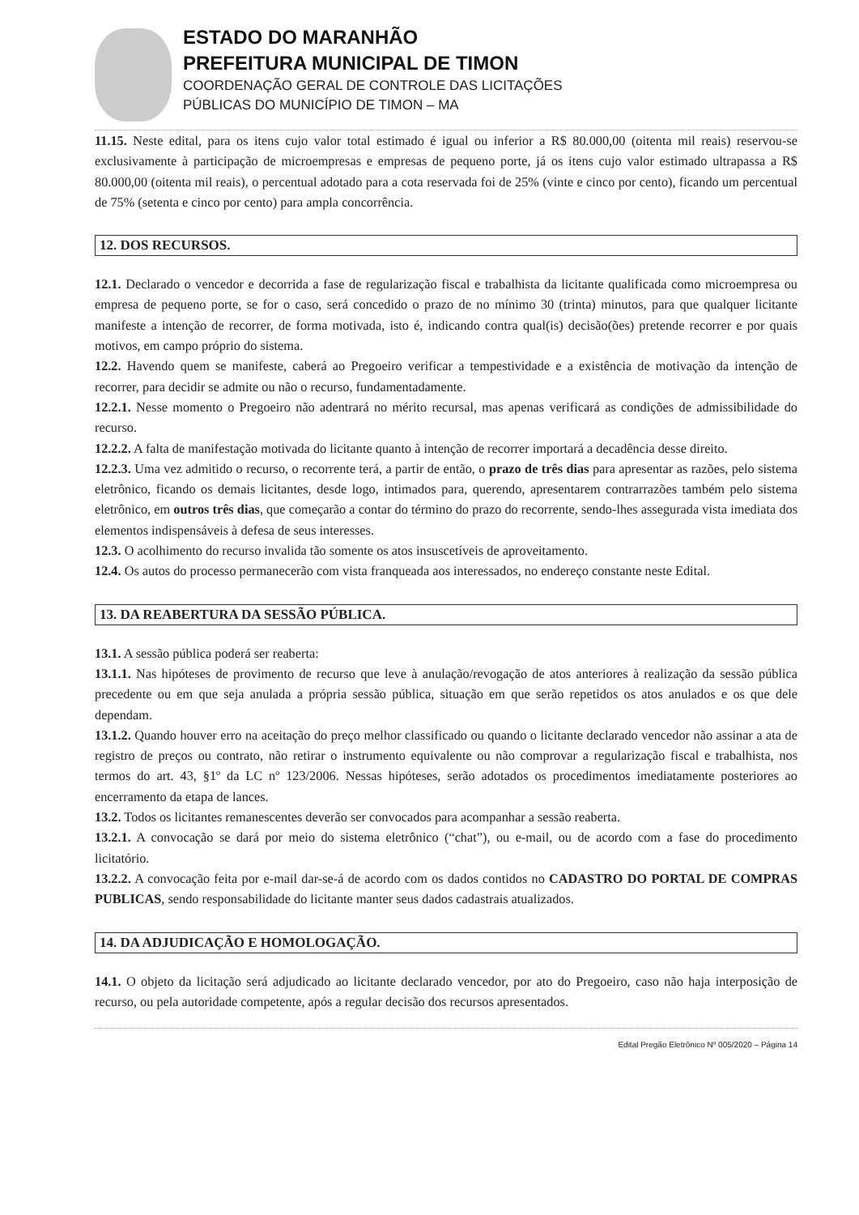ESTADO DO MARANHÃO
PREFEITURA MUNICIPAL DE TIMON
COORDENAÇÃO GERAL DE CONTROLE DAS LICITAÇÕES
PÚBLICAS DO MUNICÍPIO DE TIMON – MA
11.15. Neste edital, para os itens cujo valor total estimado é igual ou inferior a R$ 80.000,00 (oitenta mil reais) reservou-se exclusivamente à participação de microempresas e empresas de pequeno porte, já os itens cujo valor estimado ultrapassa a R$ 80.000,00 (oitenta mil reais), o percentual adotado para a cota reservada foi de 25% (vinte e cinco por cento), ficando um percentual de 75% (setenta e cinco por cento) para ampla concorrência.
12. DOS RECURSOS.
12.1. Declarado o vencedor e decorrida a fase de regularização fiscal e trabalhista da licitante qualificada como microempresa ou empresa de pequeno porte, se for o caso, será concedido o prazo de no mínimo 30 (trinta) minutos, para que qualquer licitante manifeste a intenção de recorrer, de forma motivada, isto é, indicando contra qual(is) decisão(ões) pretende recorrer e por quais motivos, em campo próprio do sistema.
12.2. Havendo quem se manifeste, caberá ao Pregoeiro verificar a tempestividade e a existência de motivação da intenção de recorrer, para decidir se admite ou não o recurso, fundamentadamente.
12.2.1. Nesse momento o Pregoeiro não adentrará no mérito recursal, mas apenas verificará as condições de admissibilidade do recurso.
12.2.2. A falta de manifestação motivada do licitante quanto à intenção de recorrer importará a decadência desse direito.
12.2.3. Uma vez admitido o recurso, o recorrente terá, a partir de então, o prazo de três dias para apresentar as razões, pelo sistema eletrônico, ficando os demais licitantes, desde logo, intimados para, querendo, apresentarem contrarrazões também pelo sistema eletrônico, em outros três dias, que começarão a contar do término do prazo do recorrente, sendo-lhes assegurada vista imediata dos elementos indispensáveis à defesa de seus interesses.
12.3. O acolhimento do recurso invalida tão somente os atos insuscetíveis de aproveitamento.
12.4. Os autos do processo permanecerão com vista franqueada aos interessados, no endereço constante neste Edital.
13. DA REABERTURA DA SESSÃO PÚBLICA.
13.1. A sessão pública poderá ser reaberta:
13.1.1. Nas hipóteses de provimento de recurso que leve à anulação/revogação de atos anteriores à realização da sessão pública precedente ou em que seja anulada a própria sessão pública, situação em que serão repetidos os atos anulados e os que dele dependam.
13.1.2. Quando houver erro na aceitação do preço melhor classificado ou quando o licitante declarado vencedor não assinar a ata de registro de preços ou contrato, não retirar o instrumento equivalente ou não comprovar a regularização fiscal e trabalhista, nos termos do art. 43, §1º da LC nº 123/2006. Nessas hipóteses, serão adotados os procedimentos imediatamente posteriores ao encerramento da etapa de lances.
13.2. Todos os licitantes remanescentes deverão ser convocados para acompanhar a sessão reaberta.
13.2.1. A convocação se dará por meio do sistema eletrônico (“chat”), ou e-mail, ou de acordo com a fase do procedimento licitatório.
13.2.2. A convocação feita por e-mail dar-se-á de acordo com os dados contidos no CADASTRO DO PORTAL DE COMPRAS PUBLICAS, sendo responsabilidade do licitante manter seus dados cadastrais atualizados.
14. DA ADJUDICAÇÃO E HOMOLOGAÇÃO.
14.1. O objeto da licitação será adjudicado ao licitante declarado vencedor, por ato do Pregoeiro, caso não haja interposição de recurso, ou pela autoridade competente, após a regular decisão dos recursos apresentados.
Edital Pregão Eletrônico Nº 005/2020 – Página 14